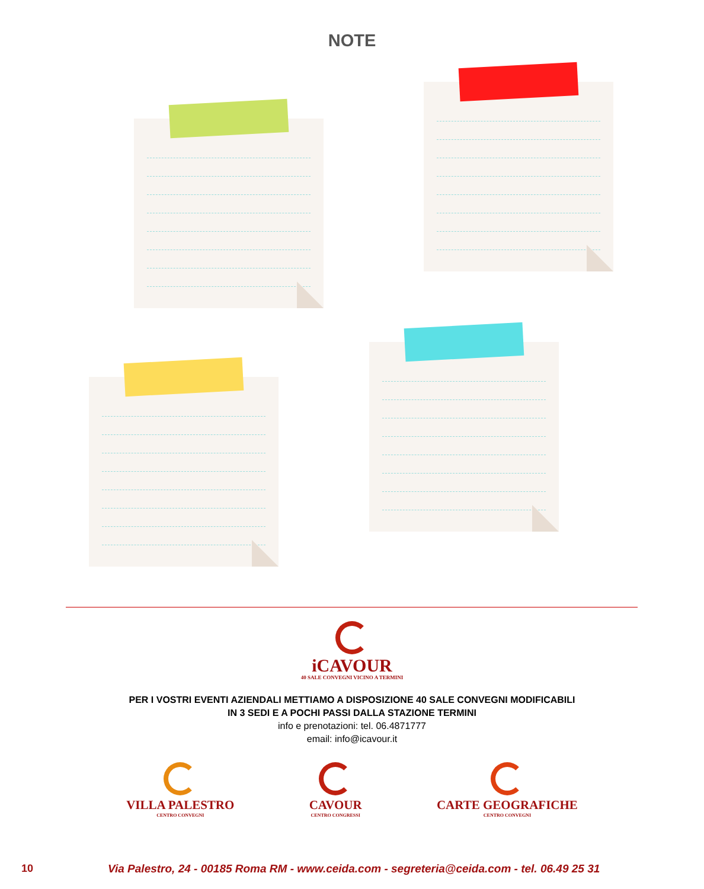NOTE
iCAVOUR
40 SALE CONVEGNI VICINO A TERMINI
PER I VOSTRI EVENTI AZIENDALI METTIAMO A DISPOSIZIONE 40 SALE CONVEGNI MODIFICABILI
IN 3 SEDI E A POCHI PASSI DALLA STAZIONE TERMINI
info e prenotazioni: tel. 06.4871777
email: info@icavour.it
VILLA PALESTRO
CENTRO CONVEGNI
CAVOUR
CENTRO CONGRESSI
CARTE GEOGRAFICHE
CENTRO CONVEGNI
10 Via Palestro, 24 - 00185 Roma RM - www.ceida.com - segreteria@ceida.com - tel. 06.49 25 31